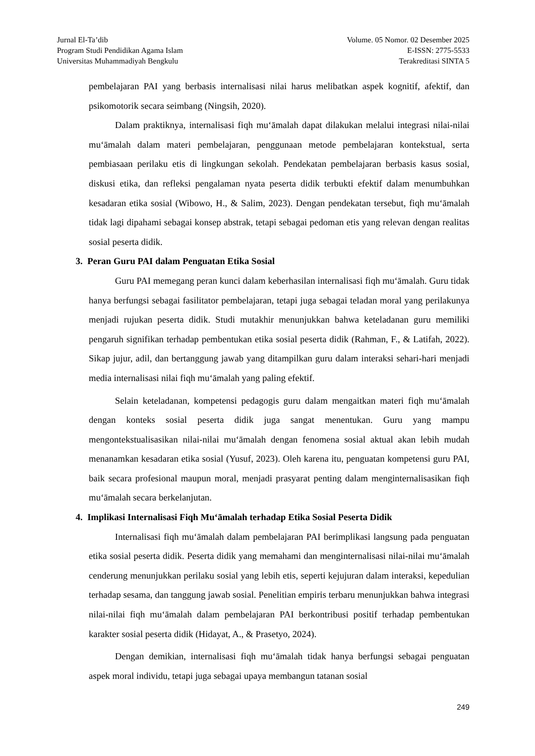Jurnal El-Ta’dib
Program Studi Pendidikan Agama Islam
Universitas Muhammadiyah Bengkulu
Volume. 05 Nomor. 02 Desember 2025
E-ISSN: 2775-5533
Terakreditasi SINTA 5
pembelajaran PAI yang berbasis internalisasi nilai harus melibatkan aspek kognitif, afektif, dan psikomotorik secara seimbang (Ningsih, 2020).
Dalam praktiknya, internalisasi fiqh mu‘āmalah dapat dilakukan melalui integrasi nilai-nilai mu‘āmalah dalam materi pembelajaran, penggunaan metode pembelajaran kontekstual, serta pembiasaan perilaku etis di lingkungan sekolah. Pendekatan pembelajaran berbasis kasus sosial, diskusi etika, dan refleksi pengalaman nyata peserta didik terbukti efektif dalam menumbuhkan kesadaran etika sosial (Wibowo, H., & Salim, 2023). Dengan pendekatan tersebut, fiqh mu‘āmalah tidak lagi dipahami sebagai konsep abstrak, tetapi sebagai pedoman etis yang relevan dengan realitas sosial peserta didik.
3. Peran Guru PAI dalam Penguatan Etika Sosial
Guru PAI memegang peran kunci dalam keberhasilan internalisasi fiqh mu‘āmalah. Guru tidak hanya berfungsi sebagai fasilitator pembelajaran, tetapi juga sebagai teladan moral yang perilakunya menjadi rujukan peserta didik. Studi mutakhir menunjukkan bahwa keteladanan guru memiliki pengaruh signifikan terhadap pembentukan etika sosial peserta didik (Rahman, F., & Latifah, 2022). Sikap jujur, adil, dan bertanggung jawab yang ditampilkan guru dalam interaksi sehari-hari menjadi media internalisasi nilai fiqh mu‘āmalah yang paling efektif.
Selain keteladanan, kompetensi pedagogis guru dalam mengaitkan materi fiqh mu‘āmalah dengan konteks sosial peserta didik juga sangat menentukan. Guru yang mampu mengontekstualisasikan nilai-nilai mu‘āmalah dengan fenomena sosial aktual akan lebih mudah menanamkan kesadaran etika sosial (Yusuf, 2023). Oleh karena itu, penguatan kompetensi guru PAI, baik secara profesional maupun moral, menjadi prasyarat penting dalam menginternalisasikan fiqh mu‘āmalah secara berkelanjutan.
4. Implikasi Internalisasi Fiqh Mu‘āmalah terhadap Etika Sosial Peserta Didik
Internalisasi fiqh mu‘āmalah dalam pembelajaran PAI berimplikasi langsung pada penguatan etika sosial peserta didik. Peserta didik yang memahami dan menginternalisasi nilai-nilai mu‘āmalah cenderung menunjukkan perilaku sosial yang lebih etis, seperti kejujuran dalam interaksi, kepedulian terhadap sesama, dan tanggung jawab sosial. Penelitian empiris terbaru menunjukkan bahwa integrasi nilai-nilai fiqh mu‘āmalah dalam pembelajaran PAI berkontribusi positif terhadap pembentukan karakter sosial peserta didik (Hidayat, A., & Prasetyo, 2024).
Dengan demikian, internalisasi fiqh mu‘āmalah tidak hanya berfungsi sebagai penguatan aspek moral individu, tetapi juga sebagai upaya membangun tatanan sosial
249